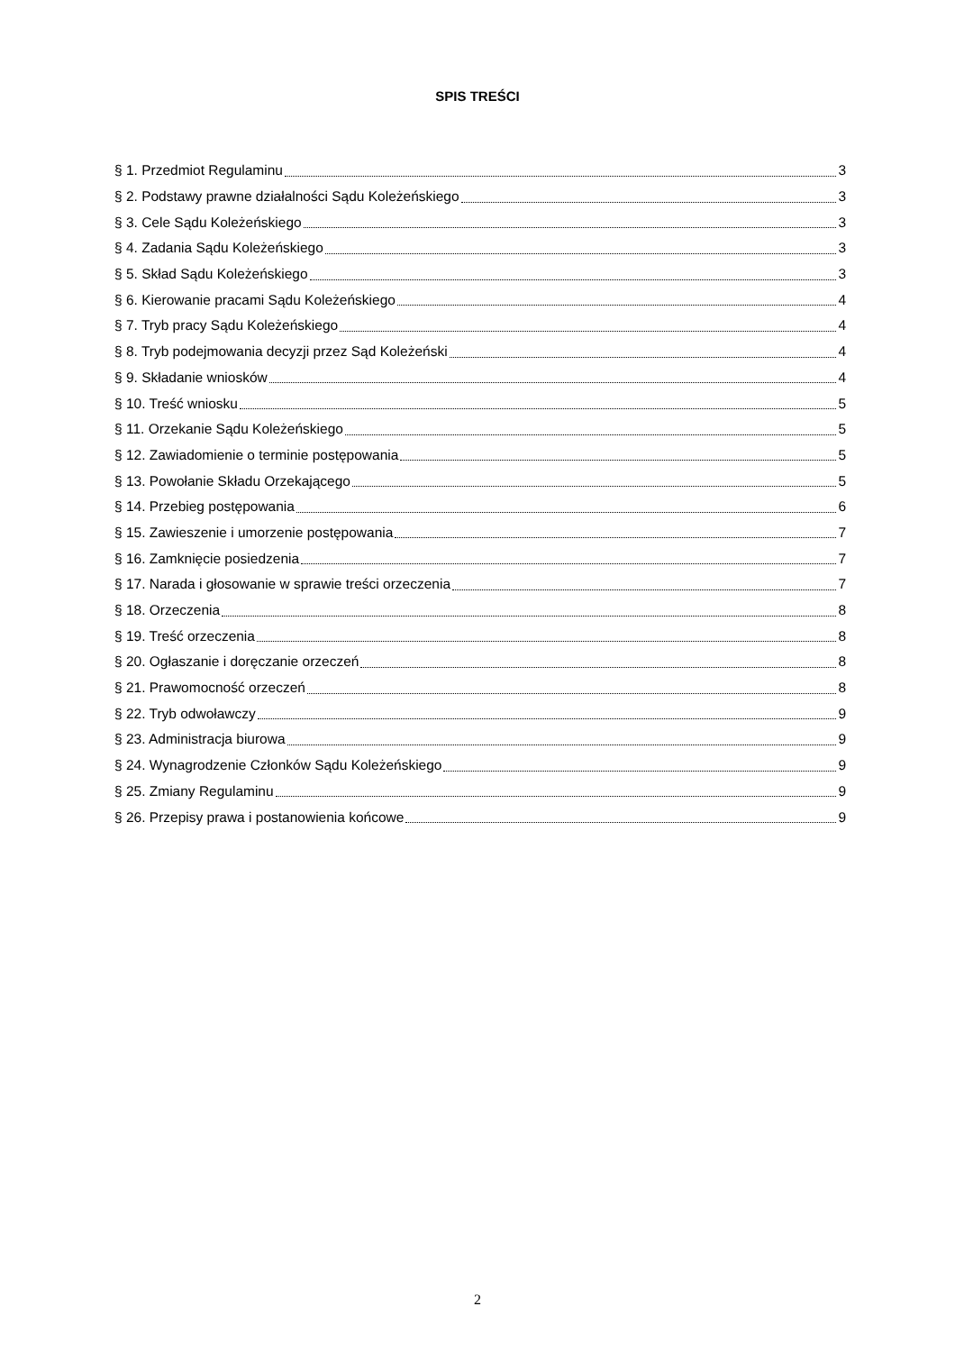SPIS TREŚCI
§ 1. Przedmiot Regulaminu 3
§ 2. Podstawy prawne działalności Sądu Koleżeńskiego 3
§ 3. Cele Sądu Koleżeńskiego 3
§ 4. Zadania Sądu Koleżeńskiego 3
§ 5. Skład Sądu Koleżeńskiego 3
§ 6. Kierowanie pracami Sądu Koleżeńskiego 4
§ 7. Tryb pracy Sądu Koleżeńskiego 4
§ 8. Tryb podejmowania decyzji przez Sąd Koleżeński 4
§ 9. Składanie wniosków 4
§ 10. Treść wniosku 5
§ 11. Orzekanie Sądu Koleżeńskiego 5
§ 12. Zawiadomienie o terminie postępowania 5
§ 13. Powołanie Składu Orzekającego 5
§ 14. Przebieg postępowania 6
§ 15. Zawieszenie i umorzenie postępowania 7
§ 16. Zamknięcie posiedzenia 7
§ 17. Narada i głosowanie w sprawie treści orzeczenia 7
§ 18. Orzeczenia 8
§ 19. Treść orzeczenia 8
§ 20. Ogłaszanie i doręczanie orzeczeń 8
§ 21. Prawomocność orzeczeń 8
§ 22. Tryb odwoławczy 9
§ 23. Administracja biurowa 9
§ 24. Wynagrodzenie Członków Sądu Koleżeńskiego 9
§ 25. Zmiany Regulaminu 9
§ 26. Przepisy prawa i postanowienia końcowe 9
2